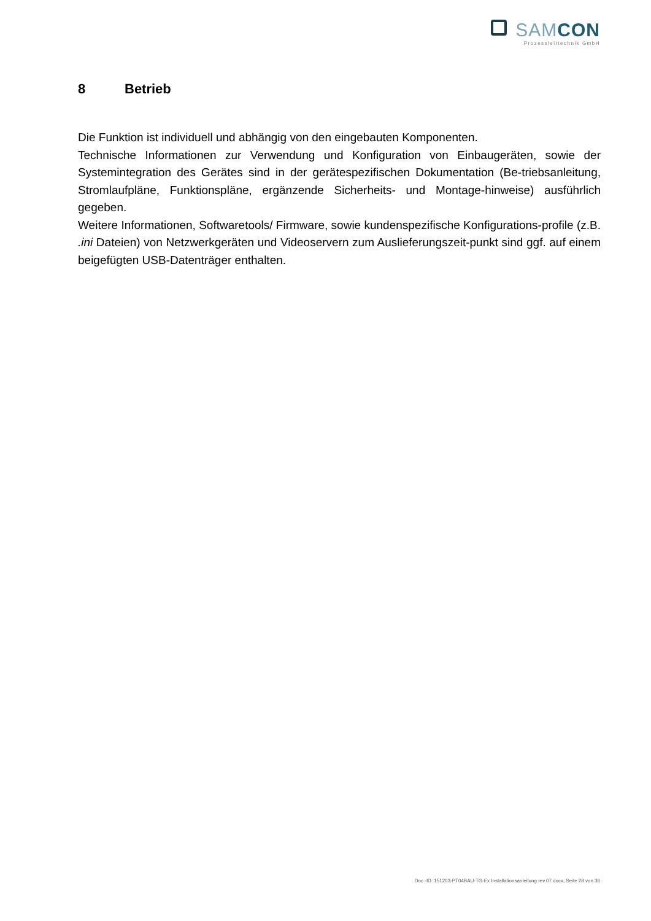SAMCON
Prozessleittechnik GmbH
8 Betrieb
Die Funktion ist individuell und abhängig von den eingebauten Komponenten.
Technische Informationen zur Verwendung und Konfiguration von Einbaugeräten, sowie der Systemintegration des Gerätes sind in der gerätespezifischen Dokumentation (Be-triebsanleitung, Stromlaufpläne, Funktionspläne, ergänzende Sicherheits- und Montage-hinweise) ausführlich gegeben.
Weitere Informationen, Softwaretools/ Firmware, sowie kundenspezifische Konfigurations-profile (z.B. .ini Dateien) von Netzwerkgeräten und Videoservern zum Auslieferungszeit-punkt sind ggf. auf einem beigefügten USB-Datenträger enthalten.
Doc.-ID: 151203-PT04BAU-TG-Ex Installationsanleitung rev.07.docx, Seite 28 von 36